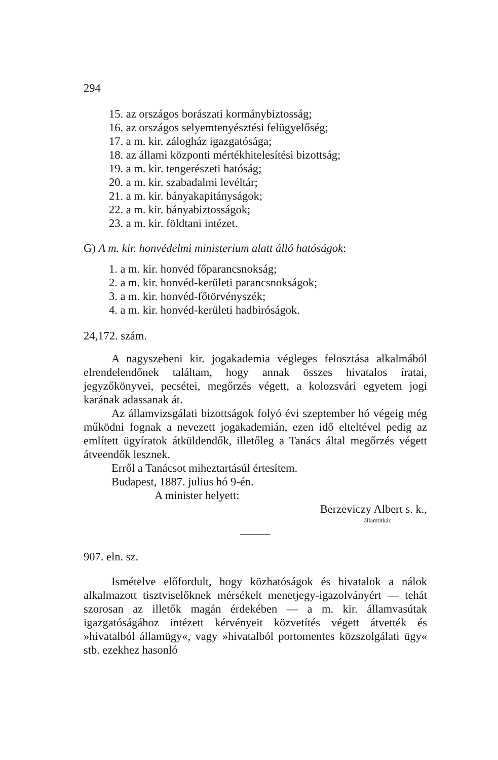294
15. az országos borászati kormánybiztosság;
16. az országos selyemtenyésztési felügyelőség;
17. a m. kir. zálogház igazgatósága;
18. az állami központi mértékhitelesítési bizottság;
19. a m. kir. tengerészeti hatóság;
20. a m. kir. szabadalmi levéltár;
21. a m. kir. bányakapitányságok;
22. a m. kir. bányabiztosságok;
23. a m. kir. földtani intézet.
G) A m. kir. honvédelmi ministerium alatt álló hatóságok:
1. a m. kir. honvéd főparancsnokság;
2. a m. kir. honvéd-kerületi parancsnokságok;
3. a m. kir. honvéd-főtörvényszék;
4. a m. kir. honvéd-kerületi hadbiróságok.
24,172. szám.
A nagyszebeni kir. jogakademia végleges felosztása alkalmából elrendelendőnek találtam, hogy annak összes hivatalos íratai, jegyzőkönyvei, pecsétei, megőrzés végett, a kolozsvári egyetem jogi karának adassanak át.
Az államvizsgálati bizottságok folyó évi szeptember hó végeig még működni fognak a nevezett jogakademián, ezen idő elteltével pedig az említett ügyíratok átküldendők, illetőleg a Tanács által megőrzés végett átveendők lesznek.
Erről a Tanácsot miheztartásúl értesítem.
Budapest, 1887. julius hó 9-én.
A minister helyett:
Berzeviczy Albert s. k.,
államtitkár.
907. eln. sz.
Ismételve előfordult, hogy közhatóságok és hivatalok a nálok alkalmazott tisztviselőknek mérsékelt menetjegy-igazolványért — tehát szorosan az illetők magán érdekében — a m. kir. államvasútak igazgatóságához intézett kérvényeit közvetítés végett átvették és »hivatalból államügy«, vagy »hivatalból portomentes közszolgálati ügy« stb. ezekhez hasonló